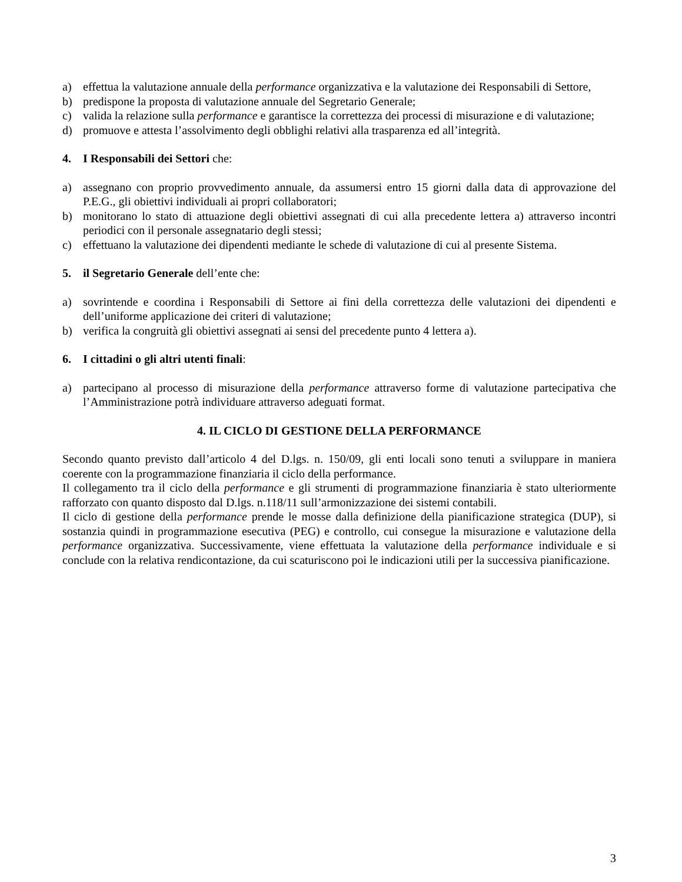a) effettua la valutazione annuale della performance organizzativa e la valutazione dei Responsabili di Settore,
b) predispone la proposta di valutazione annuale del Segretario Generale;
c) valida la relazione sulla performance e garantisce la correttezza dei processi di misurazione e di valutazione;
d) promuove e attesta l’assolvimento degli obblighi relativi alla trasparenza ed all’integrità.
4. I Responsabili dei Settori che:
a) assegnano con proprio provvedimento annuale, da assumersi entro 15 giorni dalla data di approvazione del P.E.G., gli obiettivi individuali ai propri collaboratori;
b) monitorano lo stato di attuazione degli obiettivi assegnati di cui alla precedente lettera a) attraverso incontri periodici con il personale assegnatario degli stessi;
c) effettuano la valutazione dei dipendenti mediante le schede di valutazione di cui al presente Sistema.
5. il Segretario Generale dell’ente che:
a) sovrintende e coordina i Responsabili di Settore ai fini della correttezza delle valutazioni dei dipendenti e dell’uniforme applicazione dei criteri di valutazione;
b) verifica la congruità gli obiettivi assegnati ai sensi del precedente punto 4 lettera a).
6. I cittadini o gli altri utenti finali:
a) partecipano al processo di misurazione della performance attraverso forme di valutazione partecipativa che l’Amministrazione potrà individuare attraverso adeguati format.
4. IL CICLO DI GESTIONE DELLA PERFORMANCE
Secondo quanto previsto dall’articolo 4 del D.lgs. n. 150/09, gli enti locali sono tenuti a sviluppare in maniera coerente con la programmazione finanziaria il ciclo della performance.
Il collegamento tra il ciclo della performance e gli strumenti di programmazione finanziaria è stato ulteriormente rafforzato con quanto disposto dal D.lgs. n.118/11 sull’armonizzazione dei sistemi contabili.
Il ciclo di gestione della performance prende le mosse dalla definizione della pianificazione strategica (DUP), si sostanzia quindi in programmazione esecutiva (PEG) e controllo, cui consegue la misurazione e valutazione della performance organizzativa. Successivamente, viene effettuata la valutazione della performance individuale e si conclude con la relativa rendicontazione, da cui scaturiscono poi le indicazioni utili per la successiva pianificazione.
3